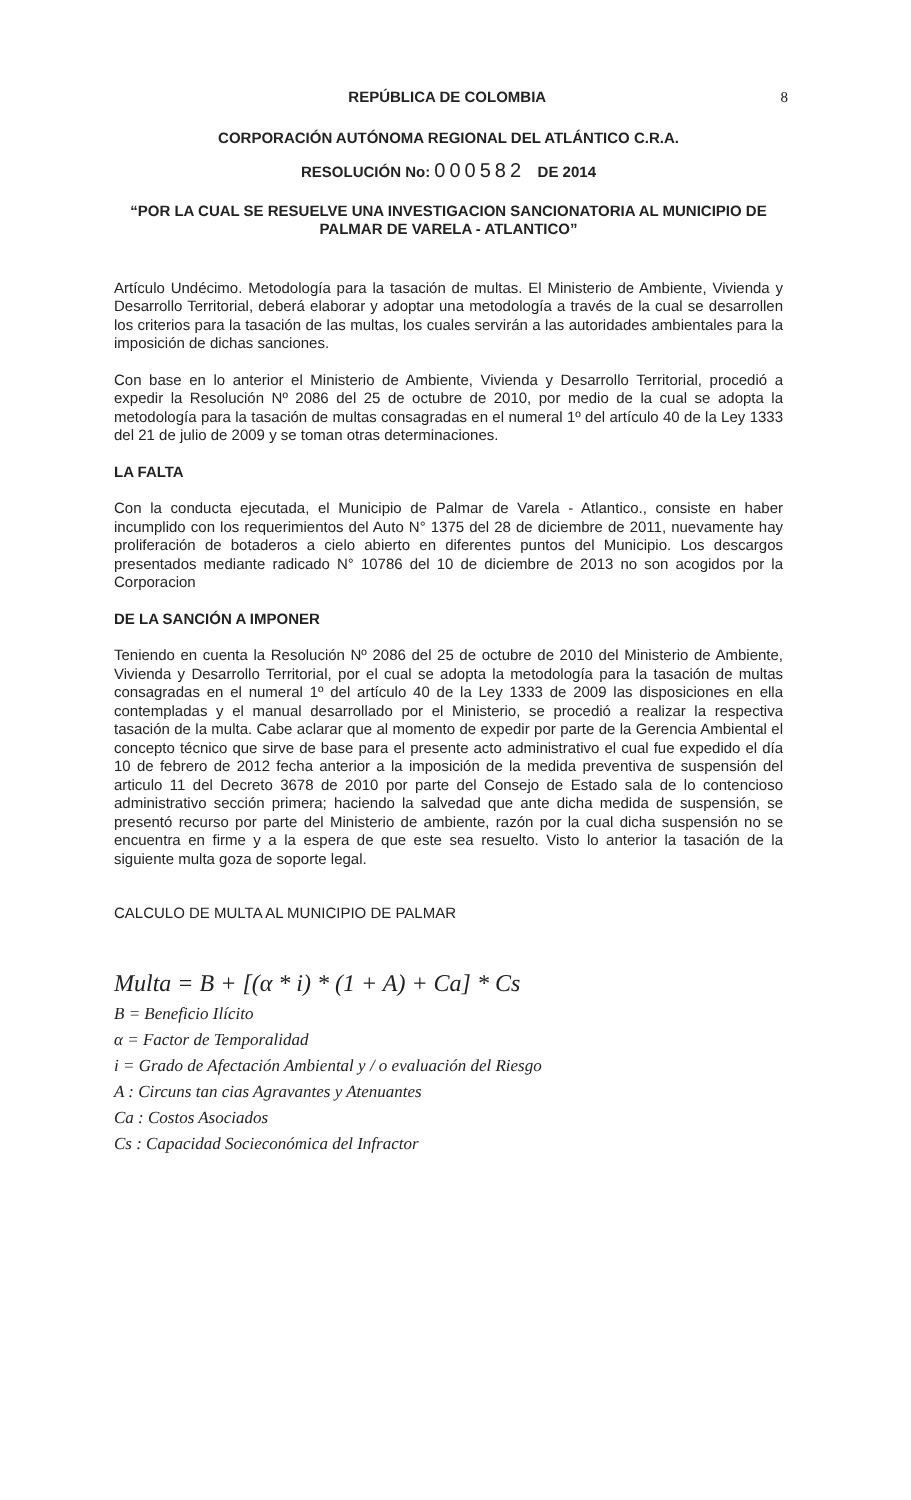8 REPÚBLICA DE COLOMBIA
CORPORACIÓN AUTÓNOMA REGIONAL DEL ATLÁNTICO C.R.A.
RESOLUCIÓN No: 000582 DE 2014
“POR LA CUAL SE RESUELVE UNA INVESTIGACION SANCIONATORIA AL MUNICIPIO DE PALMAR DE VARELA - ATLANTICO”
Artículo Undécimo. Metodología para la tasación de multas. El Ministerio de Ambiente, Vivienda y Desarrollo Territorial, deberá elaborar y adoptar una metodología a través de la cual se desarrollen los criterios para la tasación de las multas, los cuales servirán a las autoridades ambientales para la imposición de dichas sanciones.
Con base en lo anterior el Ministerio de Ambiente, Vivienda y Desarrollo Territorial, procedió a expedir la Resolución Nº 2086 del 25 de octubre de 2010, por medio de la cual se adopta la metodología para la tasación de multas consagradas en el numeral 1º del artículo 40 de la Ley 1333 del 21 de julio de 2009 y se toman otras determinaciones.
LA FALTA
Con la conducta ejecutada, el Municipio de Palmar de Varela - Atlantico., consiste en haber incumplido con los requerimientos del Auto N° 1375 del 28 de diciembre de 2011, nuevamente hay proliferación de botaderos a cielo abierto en diferentes puntos del Municipio. Los descargos presentados mediante radicado N° 10786 del 10 de diciembre de 2013 no son acogidos por la Corporacion
DE LA SANCIÓN A IMPONER
Teniendo en cuenta la Resolución Nº 2086 del 25 de octubre de 2010 del Ministerio de Ambiente, Vivienda y Desarrollo Territorial, por el cual se adopta la metodología para la tasación de multas consagradas en el numeral 1º del artículo 40 de la Ley 1333 de 2009 las disposiciones en ella contempladas y el manual desarrollado por el Ministerio, se procedió a realizar la respectiva tasación de la multa. Cabe aclarar que al momento de expedir por parte de la Gerencia Ambiental el concepto técnico que sirve de base para el presente acto administrativo el cual fue expedido el día 10 de febrero de 2012 fecha anterior a la imposición de la medida preventiva de suspensión del articulo 11 del Decreto 3678 de 2010 por parte del Consejo de Estado sala de lo contencioso administrativo sección primera; haciendo la salvedad que ante dicha medida de suspensión, se presentó recurso por parte del Ministerio de ambiente, razón por la cual dicha suspensión no se encuentra en firme y a la espera de que este sea resuelto. Visto lo anterior la tasación de la siguiente multa goza de soporte legal.
CALCULO DE MULTA AL MUNICIPIO DE PALMAR
Multa = B + [(α * i) * (1 + A) + Ca] * Cs
B = Beneficio Ilícito
α = Factor de Temporalidad
i = Grado de Afectación Ambiental y / o evaluación del Riesgo
A : Circuns tan cias Agravantes y Atenuantes
Ca : Costos Asociados
Cs : Capacidad Socieconómica del Infractor